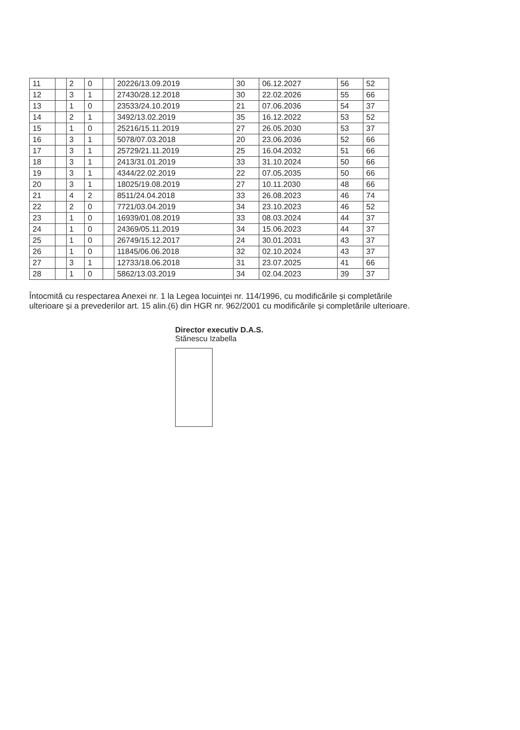| 11 | | 2 | 0 | | 20226/13.09.2019 | 30 | 06.12.2027 | 56 | 52 |
| 12 | | 3 | 1 | | 27430/28.12.2018 | 30 | 22.02.2026 | 55 | 66 |
| 13 | | 1 | 0 | | 23533/24.10.2019 | 21 | 07.06.2036 | 54 | 37 |
| 14 | | 2 | 1 | | 3492/13.02.2019 | 35 | 16.12.2022 | 53 | 52 |
| 15 | | 1 | 0 | | 25216/15.11.2019 | 27 | 26.05.2030 | 53 | 37 |
| 16 | | 3 | 1 | | 5078/07.03.2018 | 20 | 23.06.2036 | 52 | 66 |
| 17 | | 3 | 1 | | 25729/21.11.2019 | 25 | 16.04.2032 | 51 | 66 |
| 18 | | 3 | 1 | | 2413/31.01.2019 | 33 | 31.10.2024 | 50 | 66 |
| 19 | | 3 | 1 | | 4344/22.02.2019 | 22 | 07.05.2035 | 50 | 66 |
| 20 | | 3 | 1 | | 18025/19.08.2019 | 27 | 10.11.2030 | 48 | 66 |
| 21 | | 4 | 2 | | 8511/24.04.2018 | 33 | 26.08.2023 | 46 | 74 |
| 22 | | 2 | 0 | | 7721/03.04.2019 | 34 | 23.10.2023 | 46 | 52 |
| 23 | | 1 | 0 | | 16939/01.08.2019 | 33 | 08.03.2024 | 44 | 37 |
| 24 | | 1 | 0 | | 24369/05.11.2019 | 34 | 15.06.2023 | 44 | 37 |
| 25 | | 1 | 0 | | 26749/15.12.2017 | 24 | 30.01.2031 | 43 | 37 |
| 26 | | 1 | 0 | | 11845/06.06.2018 | 32 | 02.10.2024 | 43 | 37 |
| 27 | | 3 | 1 | | 12733/18.06.2018 | 31 | 23.07.2025 | 41 | 66 |
| 28 | | 1 | 0 | | 5862/13.03.2019 | 34 | 02.04.2023 | 39 | 37 |
Întocmită cu respectarea Anexei nr. 1 la Legea locuinței nr. 114/1996, cu modificările și completările ulterioare și a prevederilor art. 15 alin.(6) din HGR nr. 962/2001 cu modificările și completările ulterioare.
Director executiv D.A.S.
Stănescu Izabella